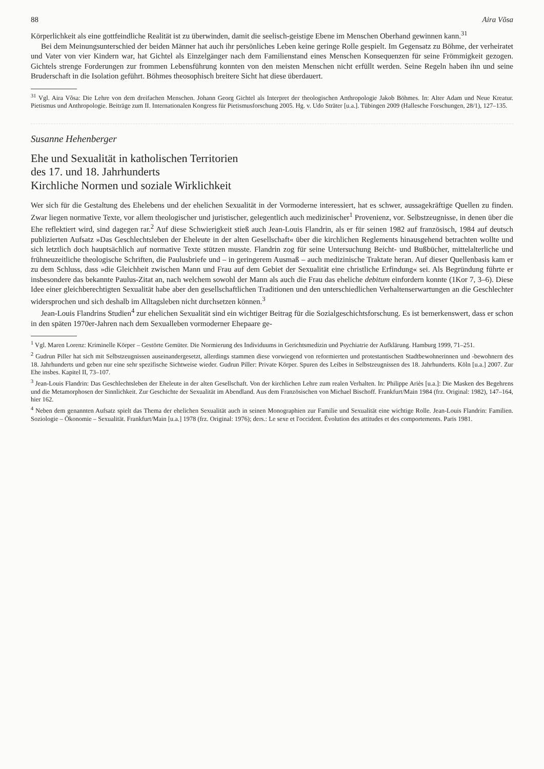88 Aira Võsa
Körperlichkeit als eine gottfeindliche Realität ist zu überwinden, damit die seelisch-geistige Ebene im Menschen Oberhand gewinnen kann.<sup>31</sup>
Bei dem Meinungsunterschied der beiden Männer hat auch ihr persönliches Leben keine geringe Rolle gespielt. Im Gegensatz zu Böhme, der verheiratet und Vater von vier Kindern war, hat Gichtel als Einzelgänger nach dem Familienstand eines Menschen Konsequenzen für seine Frömmigkeit gezogen. Gichtels strenge Forderungen zur frommen Lebensführung konnten von den meisten Menschen nicht erfüllt werden. Seine Regeln haben ihn und seine Bruderschaft in die Isolation geführt. Böhmes theosophisch breitere Sicht hat diese überdauert.
<sup>31</sup> Vgl. Aira Võsa: Die Lehre von dem dreifachen Menschen. Johann Georg Gichtel als Interpret der theologischen Anthropologie Jakob Böhmes. In: Alter Adam und Neue Kreatur. Pietismus und Anthropologie. Beiträge zum II. Internationalen Kongress für Pietismusforschung 2005. Hg. v. Udo Sträter [u.a.]. Tübingen 2009 (Hallesche Forschungen, 28/1), 127–135.
Susanne Hehenberger
Ehe und Sexualität in katholischen Territorien
des 17. und 18. Jahrhunderts
Kirchliche Normen und soziale Wirklichkeit
Wer sich für die Gestaltung des Ehelebens und der ehelichen Sexualität in der Vormoderne interessiert, hat es schwer, aussagekräftige Quellen zu finden. Zwar liegen normative Texte, vor allem theologischer und juristischer, gelegentlich auch medizinischer<sup>1</sup> Provenienz, vor. Selbstzeugnisse, in denen über die Ehe reflektiert wird, sind dagegen rar.<sup>2</sup> Auf diese Schwierigkeit stieß auch Jean-Louis Flandrin, als er für seinen 1982 auf französisch, 1984 auf deutsch publizierten Aufsatz »Das Geschlechtsleben der Eheleute in der alten Gesellschaft« über die kirchlichen Reglements hinausgehend betrachten wollte und sich letztlich doch hauptsächlich auf normative Texte stützen musste. Flandrin zog für seine Untersuchung Beicht- und Bußbücher, mittelalterliche und frühneuzeitliche theologische Schriften, die Paulusbriefe und – in geringerem Ausmaß – auch medizinische Traktate heran. Auf dieser Quellenbasis kam er zu dem Schluss, dass »die Gleichheit zwischen Mann und Frau auf dem Gebiet der Sexualität eine christliche Erfindung« sei. Als Begründung führte er insbesondere das bekannte Paulus-Zitat an, nach welchem sowohl der Mann als auch die Frau das eheliche debitum einfordern konnte (1Kor 7, 3–6). Diese Idee einer gleichberechtigten Sexualität habe aber den gesellschaftlichen Traditionen und den unterschiedlichen Verhaltenserwartungen an die Geschlechter widersprochen und sich deshalb im Alltagsleben nicht durchsetzen können.<sup>3</sup>
Jean-Louis Flandrins Studien<sup>4</sup> zur ehelichen Sexualität sind ein wichtiger Beitrag für die Sozialgeschichtsforschung. Es ist bemerkenswert, dass er schon in den späten 1970er-Jahren nach dem Sexualleben vormoderner Ehepaare ge-
<sup>1</sup> Vgl. Maren Lorenz: Kriminelle Körper – Gestörte Gemüter. Die Normierung des Individuums in Gerichtsmedizin und Psychiatrie der Aufklärung. Hamburg 1999, 71–251.
<sup>2</sup> Gudrun Piller hat sich mit Selbstzeugnissen auseinandergesetzt, allerdings stammen diese vorwiegend von reformierten und protestantischen Stadtbewohnerinnen und -bewohnern des 18. Jahrhunderts und geben nur eine sehr spezifische Sichtweise wieder. Gudrun Piller: Private Körper. Spuren des Leibes in Selbstzeugnissen des 18. Jahrhunderts. Köln [u.a.] 2007. Zur Ehe insbes. Kapitel II, 73–107.
<sup>3</sup> Jean-Louis Flandrin: Das Geschlechtsleben der Eheleute in der alten Gesellschaft. Von der kirchlichen Lehre zum realen Verhalten. In: Philippe Ariès [u.a.]: Die Masken des Begehrens und die Metamorphosen der Sinnlichkeit. Zur Geschichte der Sexualität im Abendland. Aus dem Französischen von Michael Bischoff. Frankfurt/Main 1984 (frz. Original: 1982), 147–164, hier 162.
<sup>4</sup> Neben dem genannten Aufsatz spielt das Thema der ehelichen Sexualität auch in seinen Monographien zur Familie und Sexualität eine wichtige Rolle. Jean-Louis Flandrin: Familien. Soziologie – Ökonomie – Sexualität. Frankfurt/Main [u.a.] 1978 (frz. Original: 1976); ders.: Le sexe et l'occident. Évolution des attitudes et des comportements. Paris 1981.